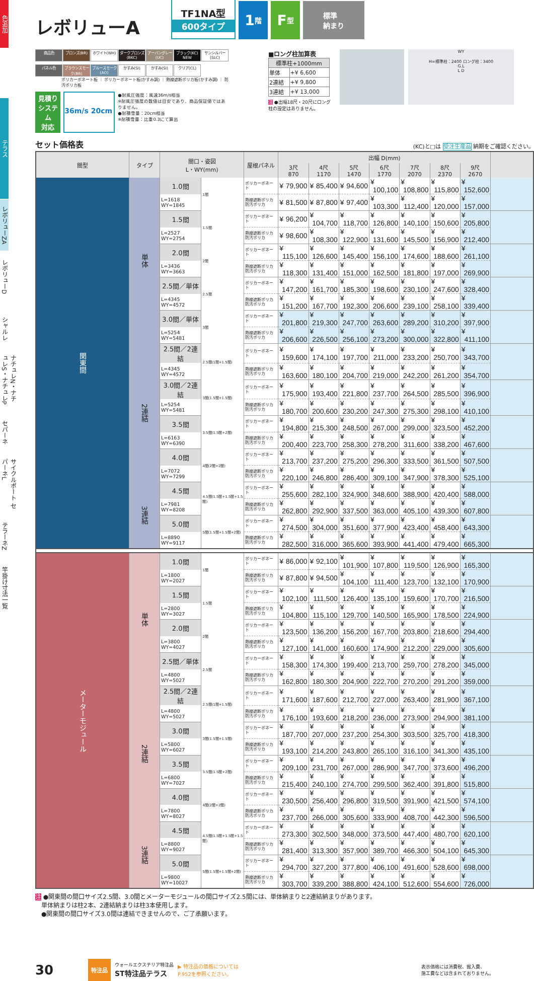色追加
テラス
レボリューZA
レボリューD
シャルレ
ナチュレN・ナチュレS・ナチュレP
セパーネ
サイクルポート セパーネL
テラーネZ
竿掛け寸法一覧
レボリューA
TF1NA型
600タイプ
1 階
F 型
標準
納まり
商品色 ブロンズ(BR) ホワイト(WH) ダークブロンズ(BKC) アーバングレー(UC) ブラック(KC) NEW サンシルバー(SLC)
パネル色 ブラウンスモーク(BR) ブルースモーク(AO) かすみ(SI) かすみ(SI) クリア(CL)
ポリカーボネート板 ｜ ポリカーボネート板(かすみ調) ｜ 熱線遮断ポリカ板(かすみ調) ｜ 防汚ポリカ板
見積り
システム
対応
36m/s 20cm
●耐風圧強度：風速36m/s相当
※耐風圧強度の数値は目安であり、商品保証値ではありません。
●耐積雪量：20cm相当
※耐積雪量：比重0.3にて算出
■ロング柱加算表
| 標準柱+1000mm | |
| --- | --- |
| 単体 | +¥ 6,600 |
| 2連結 | +¥ 9,800 |
| 3連結 | +¥ 13,000 |
注 ●出幅18尺・20尺にロング柱の設定はありません。
WY
H=標準柱：2400 ロング柱：3400
G.L
L D
セット価格表 (KC)と□は 受注生産品 納期をご確認ください。
| 間型 | タイプ | 間口・姿図 L・WY(mm) | | 屋根パネル | 出幅 D(mm) | | | | | | | |
| --- | --- | --- | --- | --- | --- | --- | --- | --- | --- | --- | --- | --- |
| | | | | | 3尺 870 | 4尺 1170 | 5尺 1470 | 6尺 1770 | 7尺 2070 | 8尺 2370 | 9尺 2670 | |
| 関東間 | 単体 | 1.0間 | 1間 | ポリカーボネート | ¥ 79,900 | ¥ 85,400 | ¥ 94,600 | ¥ 100,100 | ¥ 108,800 | ¥ 115,800 | ¥ 152,600 | |
| | | L=1618 WY=1845 | | 熱線遮断ポリカ 防汚ポリカ | ¥ 81,500 | ¥ 87,800 | ¥ 97,400 | ¥ 103,300 | ¥ 112,400 | ¥ 120,000 | ¥ 157,000 | |
| | | 1.5間 | 1.5間 | ポリカーボネート | ¥ 96,200 | ¥ 104,700 | ¥ 118,700 | ¥ 126,800 | ¥ 140,100 | ¥ 150,600 | ¥ 205,800 | |
| | | L=2527 WY=2754 | | 熱線遮断ポリカ 防汚ポリカ | ¥ 98,600 | ¥ 108,300 | ¥ 122,900 | ¥ 131,600 | ¥ 145,500 | ¥ 156,900 | ¥ 212,400 | |
| | | 2.0間 | 2間 | ポリカーボネート | ¥ 115,100 | ¥ 126,600 | ¥ 145,400 | ¥ 156,100 | ¥ 174,600 | ¥ 188,600 | ¥ 261,100 | |
| | | L=3436 WY=3663 | | 熱線遮断ポリカ 防汚ポリカ | ¥ 118,300 | ¥ 131,400 | ¥ 151,000 | ¥ 162,500 | ¥ 181,800 | ¥ 197,000 | ¥ 269,900 | |
| | | 2.5間／単体 | 2.5間 | ポリカーボネート | ¥ 147,200 | ¥ 161,700 | ¥ 185,300 | ¥ 198,600 | ¥ 230,100 | ¥ 247,600 | ¥ 328,400 | |
| | | L=4345 WY=4572 | | 熱線遮断ポリカ 防汚ポリカ | ¥ 151,200 | ¥ 167,700 | ¥ 192,300 | ¥ 206,600 | ¥ 239,100 | ¥ 258,100 | ¥ 339,400 | |
| | | 3.0間／単体 | 3間 | ポリカーボネート | ¥ 201,800 | ¥ 219,300 | ¥ 247,700 | ¥ 263,600 | ¥ 289,200 | ¥ 310,200 | ¥ 397,900 | |
| | | L=5254 WY=5481 | | 熱線遮断ポリカ 防汚ポリカ | ¥ 206,600 | ¥ 226,500 | ¥ 256,100 | ¥ 273,200 | ¥ 300,000 | ¥ 322,800 | ¥ 411,100 | |
| | 2連結 | 2.5間／2連結 | 2.5間(1間+1.5間) | ポリカーボネート | ¥ 159,600 | ¥ 174,100 | ¥ 197,700 | ¥ 211,000 | ¥ 233,200 | ¥ 250,700 | ¥ 343,700 | |
| | | L=4345 WY=4572 | | 熱線遮断ポリカ 防汚ポリカ | ¥ 163,600 | ¥ 180,100 | ¥ 204,700 | ¥ 219,000 | ¥ 242,200 | ¥ 261,200 | ¥ 354,700 | |
| | | 3.0間／2連結 | 3間(1.5間+1.5間) | ポリカーボネート | ¥ 175,900 | ¥ 193,400 | ¥ 221,800 | ¥ 237,700 | ¥ 264,500 | ¥ 285,500 | ¥ 396,900 | |
| | | L=5254 WY=5481 | | 熱線遮断ポリカ 防汚ポリカ | ¥ 180,700 | ¥ 200,600 | ¥ 230,200 | ¥ 247,300 | ¥ 275,300 | ¥ 298,100 | ¥ 410,100 | |
| | | 3.5間 | 3.5間(1.5間+2間) | ポリカーボネート | ¥ 194,800 | ¥ 215,300 | ¥ 248,500 | ¥ 267,000 | ¥ 299,000 | ¥ 323,500 | ¥ 452,200 | |
| | | L=6163 WY=6390 | | 熱線遮断ポリカ 防汚ポリカ | ¥ 200,400 | ¥ 223,700 | ¥ 258,300 | ¥ 278,200 | ¥ 311,600 | ¥ 338,200 | ¥ 467,600 | |
| | | 4.0間 | 4間(2間+2間) | ポリカーボネート | ¥ 213,700 | ¥ 237,200 | ¥ 275,200 | ¥ 296,300 | ¥ 333,500 | ¥ 361,500 | ¥ 507,500 | |
| | | L=7072 WY=7299 | | 熱線遮断ポリカ 防汚ポリカ | ¥ 220,100 | ¥ 246,800 | ¥ 286,400 | ¥ 309,100 | ¥ 347,900 | ¥ 378,300 | ¥ 525,100 | |
| | 3連結 | 4.5間 | 4.5間(1.5間+1.5間+1.5間) | ポリカーボネート | ¥ 255,600 | ¥ 282,100 | ¥ 324,900 | ¥ 348,600 | ¥ 388,900 | ¥ 420,400 | ¥ 588,000 | |
| | | L=7981 WY=8208 | | 熱線遮断ポリカ 防汚ポリカ | ¥ 262,800 | ¥ 292,900 | ¥ 337,500 | ¥ 363,000 | ¥ 405,100 | ¥ 439,300 | ¥ 607,800 | |
| | | 5.0間 | 5間(1.5間+1.5間+2間) | ポリカーボネート | ¥ 274,500 | ¥ 304,000 | ¥ 351,600 | ¥ 377,900 | ¥ 423,400 | ¥ 458,400 | ¥ 643,300 | |
| | | L=8890 WY=9117 | | 熱線遮断ポリカ 防汚ポリカ | ¥ 282,500 | ¥ 316,000 | ¥ 365,600 | ¥ 393,900 | ¥ 441,400 | ¥ 479,400 | ¥ 665,300 | |
| メーターモジュール | 単体 | 1.0間 | 1間 | ポリカーボネート | ¥ 86,000 | ¥ 92,100 | ¥ 101,900 | ¥ 107,800 | ¥ 119,500 | ¥ 126,900 | ¥ 165,300 | |
| | | L=1800 WY=2027 | | 熱線遮断ポリカ 防汚ポリカ | ¥ 87,800 | ¥ 94,500 | ¥ 104,100 | ¥ 111,400 | ¥ 123,700 | ¥ 132,100 | ¥ 170,900 | |
| | | 1.5間 | 1.5間 | ポリカーボネート | ¥ 102,100 | ¥ 111,500 | ¥ 126,400 | ¥ 135,100 | ¥ 159,600 | ¥ 170,700 | ¥ 216,500 | |
| | | L=2800 WY=3027 | | 熱線遮断ポリカ 防汚ポリカ | ¥ 104,800 | ¥ 115,100 | ¥ 129,700 | ¥ 140,500 | ¥ 165,900 | ¥ 178,500 | ¥ 224,900 | |
| | | 2.0間 | 2間 | ポリカーボネート | ¥ 123,500 | ¥ 136,200 | ¥ 156,200 | ¥ 167,700 | ¥ 203,800 | ¥ 218,600 | ¥ 294,400 | |
| | | L=3800 WY=4027 | | 熱線遮断ポリカ 防汚ポリカ | ¥ 127,100 | ¥ 141,000 | ¥ 160,600 | ¥ 174,900 | ¥ 212,200 | ¥ 229,000 | ¥ 305,600 | |
| | | 2.5間／単体 | 2.5間 | ポリカーボネート | ¥ 158,300 | ¥ 174,300 | ¥ 199,400 | ¥ 213,700 | ¥ 259,700 | ¥ 278,200 | ¥ 345,000 | |
| | | L=4800 WY=5027 | | 熱線遮断ポリカ 防汚ポリカ | ¥ 162,800 | ¥ 180,300 | ¥ 204,900 | ¥ 222,700 | ¥ 270,200 | ¥ 291,200 | ¥ 359,000 | |
| | 2連結 | 2.5間／2連結 | 2.5間(1間+1.5間) | ポリカーボネート | ¥ 171,600 | ¥ 187,600 | ¥ 212,700 | ¥ 227,000 | ¥ 263,400 | ¥ 281,900 | ¥ 367,100 | |
| | | L=4800 WY=5027 | | 熱線遮断ポリカ 防汚ポリカ | ¥ 176,100 | ¥ 193,600 | ¥ 218,200 | ¥ 236,000 | ¥ 273,900 | ¥ 294,900 | ¥ 381,100 | |
| | | 3.0間 | 3間(1.5間+1.5間) | ポリカーボネート | ¥ 187,700 | ¥ 207,000 | ¥ 237,200 | ¥ 254,300 | ¥ 303,500 | ¥ 325,700 | ¥ 418,300 | |
| | | L=5800 WY=6027 | | 熱線遮断ポリカ 防汚ポリカ | ¥ 193,100 | ¥ 214,200 | ¥ 243,800 | ¥ 265,100 | ¥ 316,100 | ¥ 341,300 | ¥ 435,100 | |
| | | 3.5間 | 3.5間(1.5間+2間) | ポリカーボネート | ¥ 209,100 | ¥ 231,700 | ¥ 267,000 | ¥ 286,900 | ¥ 347,700 | ¥ 373,600 | ¥ 496,200 | |
| | | L=6800 WY=7027 | | 熱線遮断ポリカ 防汚ポリカ | ¥ 215,400 | ¥ 240,100 | ¥ 274,700 | ¥ 299,500 | ¥ 362,400 | ¥ 391,800 | ¥ 515,800 | |
| | | 4.0間 | 4間(2間+2間) | ポリカーボネート | ¥ 230,500 | ¥ 256,400 | ¥ 296,800 | ¥ 319,500 | ¥ 391,900 | ¥ 421,500 | ¥ 574,100 | |
| | | L=7800 WY=8027 | | 熱線遮断ポリカ 防汚ポリカ | ¥ 237,700 | ¥ 266,000 | ¥ 305,600 | ¥ 333,900 | ¥ 408,700 | ¥ 442,300 | ¥ 596,500 | |
| | 3連結 | 4.5間 | 4.5間(1.5間+1.5間+1.5間) | ポリカーボネート | ¥ 273,300 | ¥ 302,500 | ¥ 348,000 | ¥ 373,500 | ¥ 447,400 | ¥ 480,700 | ¥ 620,100 | |
| | | L=8800 WY=9027 | | 熱線遮断ポリカ 防汚ポリカ | ¥ 281,400 | ¥ 313,300 | ¥ 357,900 | ¥ 389,700 | ¥ 466,300 | ¥ 504,100 | ¥ 645,300 | |
| | | 5.0間 | 5間(1.5間+1.5間+2間) | ポリカーボネート | ¥ 294,700 | ¥ 327,200 | ¥ 377,800 | ¥ 406,100 | ¥ 491,600 | ¥ 528,600 | ¥ 698,000 | |
| | | L=9800 WY=10027 | | 熱線遮断ポリカ 防汚ポリカ | ¥ 303,700 | ¥ 339,200 | ¥ 388,800 | ¥ 424,100 | ¥ 512,600 | ¥ 554,600 | ¥ 726,000 | |
注 ●関東間の間口サイズ2.5間、3.0間とメーターモジュールの間口サイズ2.5間には、単体納まりと2連結納まりがあります。
　単体納まりは柱2本、2連結納まりは柱3本使用します。
　●関東間の間口サイズ3.0間は連結できませんので、ご了承願います。
30 特注品 ウォールエクステリア特注品
ST特注品テラス ▶ 特注品の価格については
P.952を参照ください。 表示価格には消費税、搬入費、
施工費などは含まれておりません。